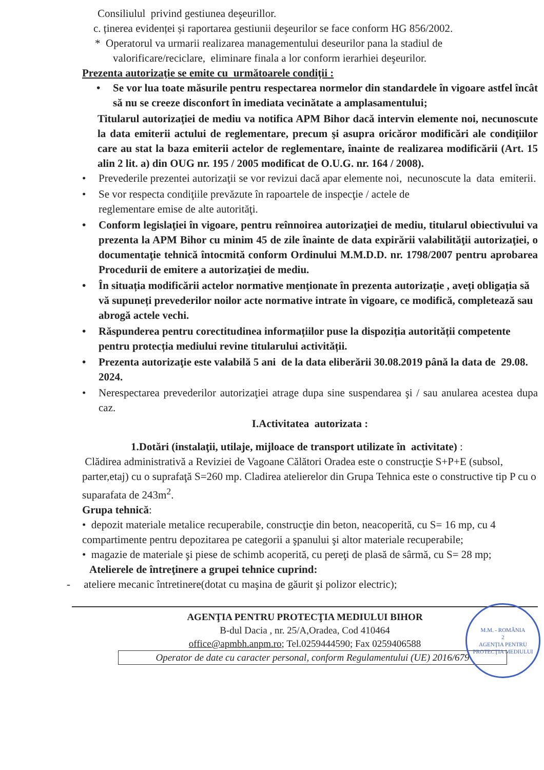Consiliulul privind gestiunea deşeurillor.
c. ținerea evidenței și raportarea gestiunii deşeurilor se face conform HG 856/2002.
* Operatorul va urmarii realizarea managementului deseurilor pana la stadiul de
valorificare/reciclare, eliminare finala a lor conform ierarhiei deşeurilor.
Prezenta autorizaţie se emite cu următoarele condiţii :
• Se vor lua toate măsurile pentru respectarea normelor din standardele în vigoare astfel încât să nu se creeze disconfort în imediata vecinătate a amplasamentului;
Titularul autorizaţiei de mediu va notifica APM Bihor dacă intervin elemente noi, necunoscute la data emiterii actului de reglementare, precum şi asupra oricăror modificări ale condiţiilor care au stat la baza emiterii actelor de reglementare, înainte de realizarea modificării (Art. 15 alin 2 lit. a) din OUG nr. 195 / 2005 modificat de O.U.G. nr. 164 / 2008).
• Prevederile prezentei autorizaţii se vor revizui dacă apar elemente noi, necunoscute la data emiterii.
• Se vor respecta condiţiile prevăzute în rapoartele de inspecţie / actele de
reglementare emise de alte autorităţi.
• Conform legislaţiei în vigoare, pentru reînnoirea autorizaţiei de mediu, titularul obiectivului va prezenta la APM Bihor cu minim 45 de zile înainte de data expirării valabilităţii autorizaţiei, o documentaţie tehnică întocmită conform Ordinului M.M.D.D. nr. 1798/2007 pentru aprobarea Procedurii de emitere a autorizaţiei de mediu.
• În situația modificării actelor normative menționate în prezenta autorizație , aveți obligația să vă supuneți prevederilor noilor acte normative intrate în vigoare, ce modifică, completează sau abrogă actele vechi.
• Răspunderea pentru corectitudinea informațiilor puse la dispoziția autorității competente pentru protecția mediului revine titularului activității.
• Prezenta autorizaţie este valabilă 5 ani de la data eliberării 30.08.2019 până la data de 29.08. 2024.
• Nerespectarea prevederilor autorizaţiei atrage dupa sine suspendarea şi / sau anularea acestea dupa caz.
I.Activitatea autorizata :
1.Dotări (instalaţii, utilaje, mijloace de transport utilizate în activitate) :
Clădirea administrativă a Reviziei de Vagoane Călători Oradea este o construcţie S+P+E (subsol, parter,etaj) cu o suprafaţă S=260 mp. Cladirea atelierelor din Grupa Tehnica este o constructive tip P cu o suparafata de 243m<sup>2</sup>.
Grupa tehnică:
• depozit materiale metalice recuperabile, construcţie din beton, neacoperită, cu S= 16 mp, cu 4 compartimente pentru depozitarea pe categorii a şpanului şi altor materiale recuperabile;
• magazie de materiale şi piese de schimb acoperită, cu pereţi de plasă de sârmă, cu S= 28 mp;
Atelierele de întreţinere a grupei tehnice cuprind:
- ateliere mecanic întretinere(dotat cu maşina de găurit şi polizor electric);
AGENŢIA PENTRU PROTECŢIA MEDIULUI BIHOR
B-dul Dacia , nr. 25/A,Oradea, Cod 410464
office@apmbh.anpm.ro; Tel.0259444590; Fax 0259406588
Operator de date cu caracter personal, conform Regulamentului (UE) 2016/679
M.M. - ROMÂNIA
2
AGENŢIA PENTRU
PROTECŢIA MEDIULUI